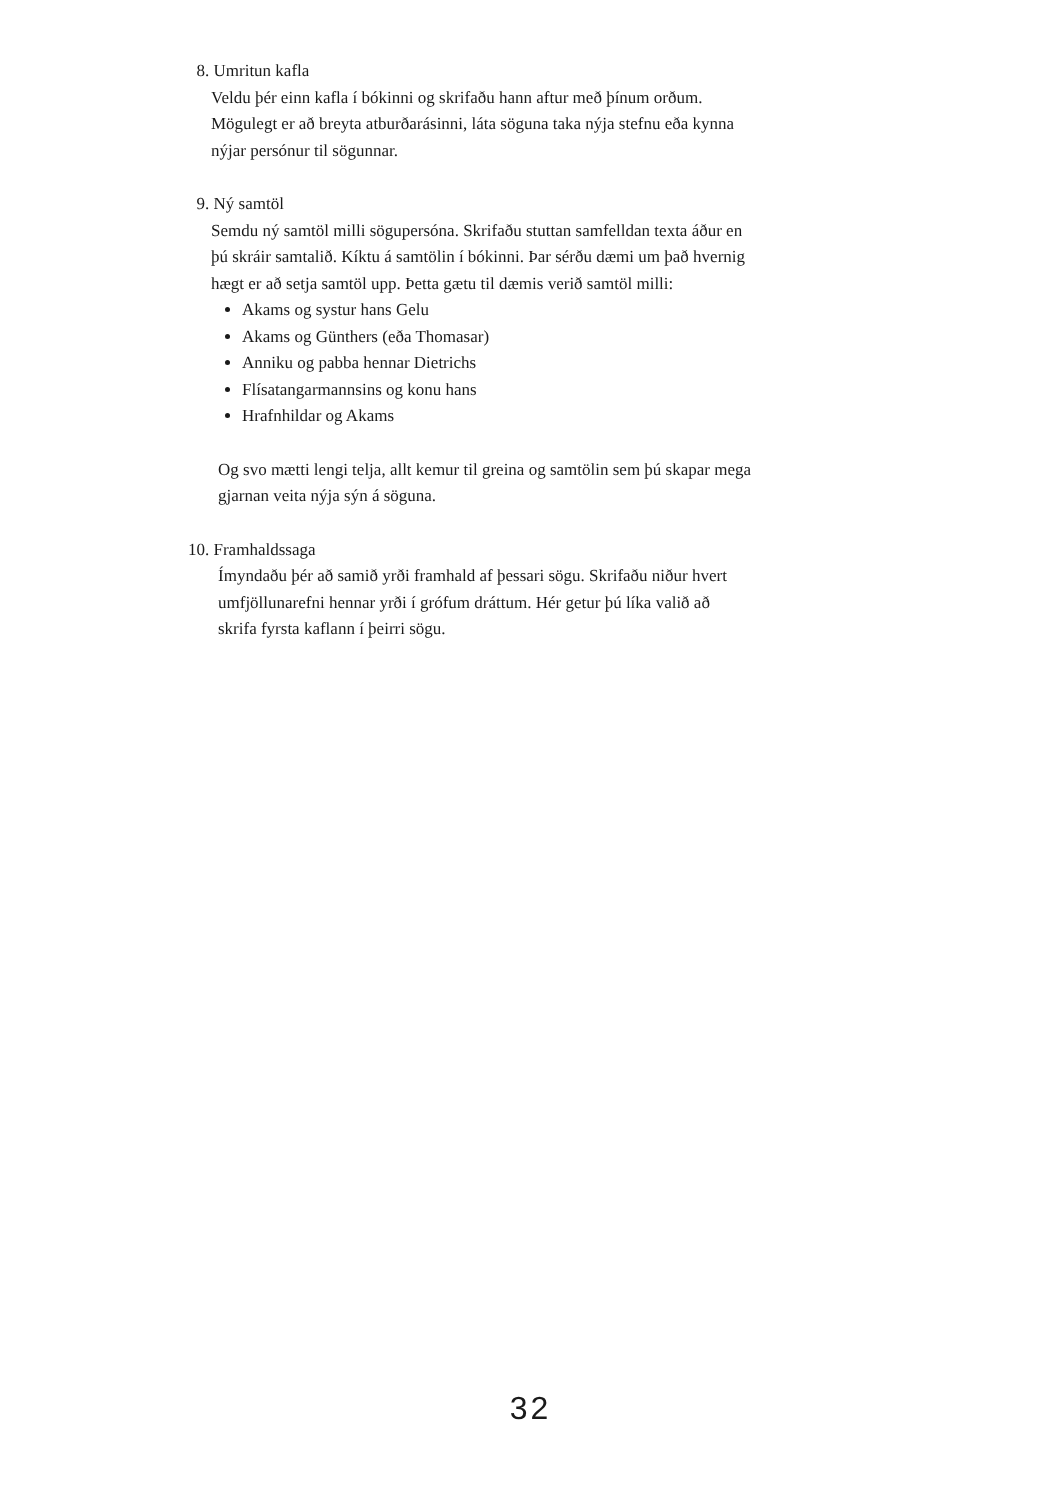8. Umritun kafla
Veldu þér einn kafla í bókinni og skrifaðu hann aftur með þínum orðum.
Mögulegt er að breyta atburðarásinni, láta söguna taka nýja stefnu eða kynna
nýjar persónur til sögunnar.
9. Ný samtöl
Semdu ný samtöl milli sögupersóna. Skrifaðu stuttan samfelldan texta áður en
þú skráir samtalið. Kíktu á samtölin í bókinni. Þar sérðu dæmi um það hvernig
hægt er að setja samtöl upp. Þetta gætu til dæmis verið samtöl milli:
Akams og systur hans Gelu
Akams og Günthers (eða Thomasar)
Anniku og pabba hennar Dietrichs
Flísatangarmannsins og konu hans
Hrafnhildar og Akams
Og svo mætti lengi telja, allt kemur til greina og samtölin sem þú skapar mega
gjarnan veita nýja sýn á söguna.
10. Framhaldssaga
Ímyndaðu þér að samið yrði framhald af þessari sögu. Skrifaðu niður hvert
umfjöllunarefni hennar yrði í grófum dráttum. Hér getur þú líka valið að
skrifa fyrsta kaflann í þeirri sögu.
32